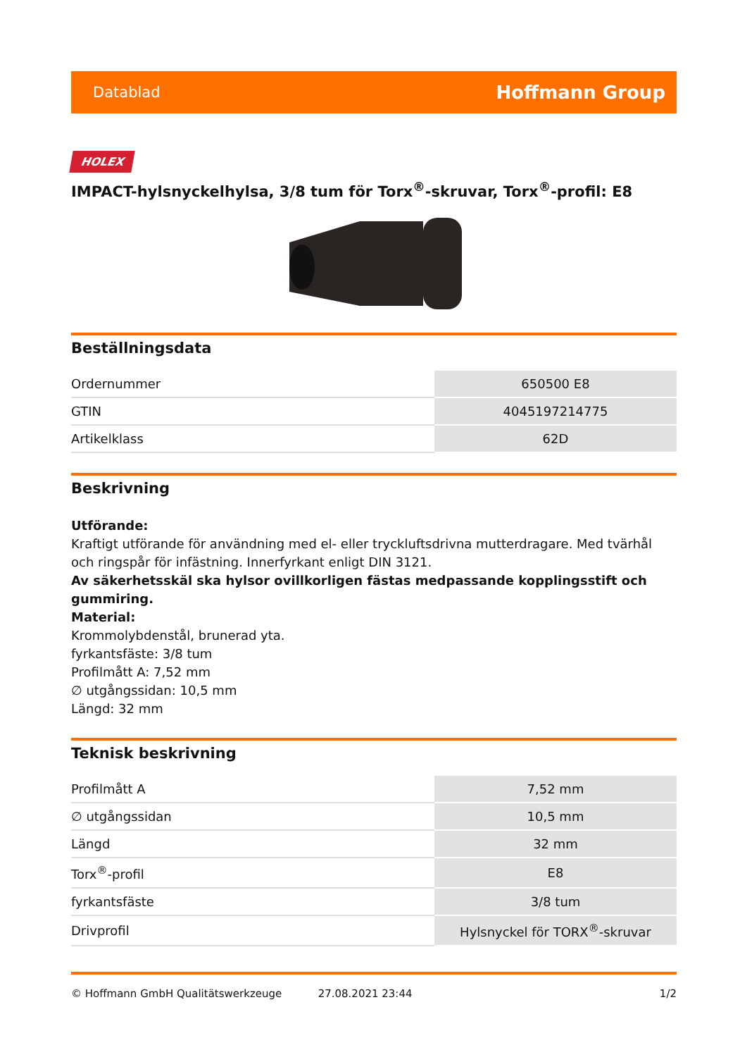Datablad Hoffmann Group
HOLEX
IMPACT-hylsnyckelhylsa, 3/8 tum för Torx<sup>®</sup>-skruvar, Torx<sup>®</sup>-profil: E8
Beställningsdata
| Ordernummer | 650500 E8 |
| GTIN | 4045197214775 |
| Artikelklass | 62D |
Beskrivning
Utförande:
Kraftigt utförande för användning med el- eller tryckluftsdrivna mutterdragare. Med tvärhål och ringspår för infästning. Innerfyrkant enligt DIN 3121.
Av säkerhetsskäl ska hylsor ovillkorligen fästas medpassande kopplingsstift och gummiring.
Material:
Krommolybdenstål, brunerad yta.
fyrkantsfäste: 3/8 tum
Profilmått A: 7,52 mm
∅ utgångssidan: 10,5 mm
Längd: 32 mm
Teknisk beskrivning
| Profilmått A | 7,52 mm |
| ∅ utgångssidan | 10,5 mm |
| Längd | 32 mm |
| Torx<sup>®</sup>-profil | E8 |
| fyrkantsfäste | 3/8 tum |
| Drivprofil | Hylsnyckel för TORX<sup>®</sup>-skruvar |
© Hoffmann GmbH Qualitätswerkzeuge 27.08.2021 23:44 1/2